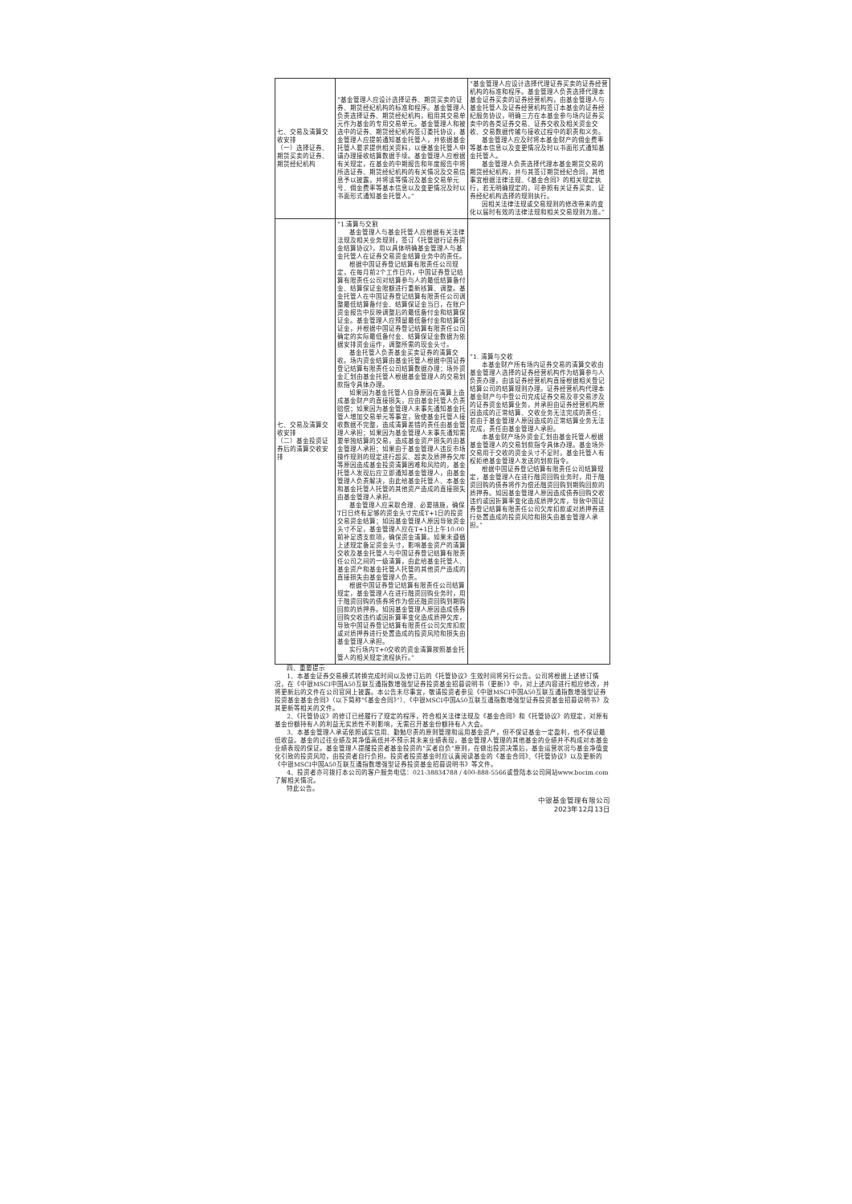| 七、交易及清算交收安排 （一）选择证券、期货买卖的证券、期货经纪机构 | “基金管理人应设计选择证券、期货买卖的证券、期货经纪机构的标准和程序。基金管理人负责选择证券、期货经纪机构，租用其交易单元作为基金的专用交易单元。基金管理人和被选中的证券、期货经纪机构签订委托协议，基金管理人应提前通知基金托管人，并依据基金托管人要求提供相关资料，以便基金托管人申请办理接收结算数据手续。基金管理人应根据有关规定，在基金的中期报告和年度报告中将所选证券、期货经纪机构的有关情况及交易信息予以披露，并将该等情况及基金交易单元号、佣金费率等基本信息以及变更情况及时以书面形式通知基金托管人。” | “基金管理人应设计选择代理证券买卖的证券经营机构的标准和程序。基金管理人负责选择代理本基金证券买卖的证券经营机构，由基金管理人与基金托管人及证券经营机构签订本基金的证券经纪服务协议，明确三方在本基金参与场内证券买卖中的各类证券交易、证券交收及相关资金交收、交易数据传输与接收过程中的职责和义务。 基金管理人应及时将本基金财产的佣金费率等基本信息以及变更情况及时以书面形式通知基金托管人。 基金管理人负责选择代理本基金期货交易的期货经纪机构，并与其签订期货经纪合同，其他事宜根据法律法规、《基金合同》的相关规定执行，若无明确规定的，可参照有关证券买卖、证券经纪机构选择的规则执行。 因相关法律法规或交易规则的修改带来的变化以届时有效的法律法规和相关交易规则为准。” |
| 七、交易及清算交收安排 （二）基金投资证券后的清算交收安排 | “1.清算与交割 基金管理人与基金托管人应根据有关法律法规及相关业务规则，签订《托管银行证券资金结算协议》，用以具体明确基金管理人与基金托管人在证券交易资金结算业务中的责任。 根据中国证券登记结算有限责任公司规定，在每月前2个工作日内，中国证券登记结算有限责任公司对结算参与人的最低结算备付金、结算保证金限额进行重新核算、调整。基金托管人在中国证券登记结算有限责任公司调整最低结算备付金、结算保证金当日，在账户资金报告中反映调整后的最低备付金和结算保证金。基金管理人应预留最低备付金和结算保证金，并根据中国证券登记结算有限责任公司确定的实际最低备付金、结算保证金数据为依据安排资金运作，调整所需的现金头寸。 基金托管人负责基金买卖证券的清算交收。场内资金结算由基金托管人根据中国证券登记结算有限责任公司结算数据办理；场外资金汇划由基金托管人根据基金管理人的交易划款指令具体办理。 如果因为基金托管人自身原因在清算上造成基金财产的直接损失，应由基金托管人负责赔偿；如果因为基金管理人未事先通知基金托管人增加交易单元等事宜，致使基金托管人接收数据不完整，造成清算差错的责任由基金管理人承担；如果因为基金管理人未事先通知需要单独结算的交易，造成基金资产损失的由基金管理人承担；如果由于基金管理人违反市场操作规则的规定进行超买、超卖及质押券欠库等原因造成基金投资清算困难和风险的，基金托管人发现后应立即通知基金管理人，由基金管理人负责解决，由此给基金托管人、本基金和基金托管人托管的其他资产造成的直接损失由基金管理人承担。 基金管理人应采取合理、必要措施，确保T日日终有足够的资金头寸完成T+1日的投资交易资金结算；如因基金管理人原因导致资金头寸不足，基金管理人应在T+1日上午10:00前补足透支款项，确保资金清算。如果未遵循上述规定备足资金头寸，影响基金资产的清算交收及基金托管人与中国证券登记结算有限责任公司之间的一级清算，由此给基金托管人、基金资产和基金托管人托管的其他资产造成的直接损失由基金管理人负责。 根据中国证券登记结算有限责任公司结算规定，基金管理人在进行融资回购业务时，用于融资回购的债券将作为偿还融资回购到期购回款的质押券。如因基金管理人原因造成债券回购交收违约或因折算率变化造成质押欠库，导致中国证券登记结算有限责任公司欠库扣款或对质押券进行处置造成的投资风险和损失由基金管理人承担。 实行场内T+0交收的资金清算按照基金托管人的相关规定流程执行。” | “1. 清算与交收 本基金财产所有场内证券交易的清算交收由基金管理人选择的证券经营机构作为结算参与人负责办理，由该证券经营机构直接根据相关登记结算公司的结算规则办理。证券经营机构代理本基金财产与中登公司完成证券交易及非交易涉及的证券资金结算业务，并承担由证券经营机构原因造成的正常结算、交收业务无法完成的责任；若由于基金管理人原因造成的正常结算业务无法完成，责任由基金管理人承担。 本基金财产场外资金汇划由基金托管人根据基金管理人的交易划款指令具体办理。基金场外交易用于交收的资金头寸不足时，基金托管人有权拒绝基金管理人发送的划款指令。 根据中国证券登记结算有限责任公司结算规定，基金管理人在进行融资回购业务时，用于融资回购的债券将作为偿还融资回购到期购回款的质押券。如因基金管理人原因造成债券回购交收违约或因折算率变化造成质押欠库，导致中国证券登记结算有限责任公司欠库扣款或对质押券进行处置造成的投资风险和损失由基金管理人承担。” |
四、重要提示
1、本基金证券交易模式转换完成时间以及修订后的《托管协议》生效时间将另行公告。公司将根据上述修订情况，在《中银MSCI中国A50互联互通指数增强型证券投资基金招募说明书（更新）》中，对上述内容进行相应修改，并将更新后的文件在公司官网上披露。本公告未尽事宜，敬请投资者参见《中银MSCI中国A50互联互通指数增强型证券投资基金基金合同》（以下简称“《基金合同》”）、《中银MSCI中国A50互联互通指数增强型证券投资基金招募说明书》及其更新等相关的文件。
2、《托管协议》的修订已经履行了规定的程序，符合相关法律法规及《基金合同》和《托管协议》的规定，对原有基金份额持有人的利益无实质性不利影响，无需召开基金份额持有人大会。
3、本基金管理人承诺依照诚实信用、勤勉尽责的原则管理和运用基金资产，但不保证基金一定盈利，也不保证最低收益。基金的过往业绩及其净值高低并不预示其未来业绩表现，基金管理人管理的其他基金的业绩并不构成对本基金业绩表现的保证。基金管理人提醒投资者基金投资的“买者自负”原则，在做出投资决策后，基金运营状况与基金净值变化引致的投资风险，由投资者自行负担。投资者投资基金时应认真阅读基金的《基金合同》、《托管协议》以及更新的《中银MSCI中国A50互联互通指数增强型证券投资基金招募说明书》等文件。
4、投资者亦可拨打本公司的客户服务电话：021-38834788 / 400-888-5566或登陆本公司网站www.bocim.com了解相关情况。
特此公告。
中银基金管理有限公司
2023年12月13日